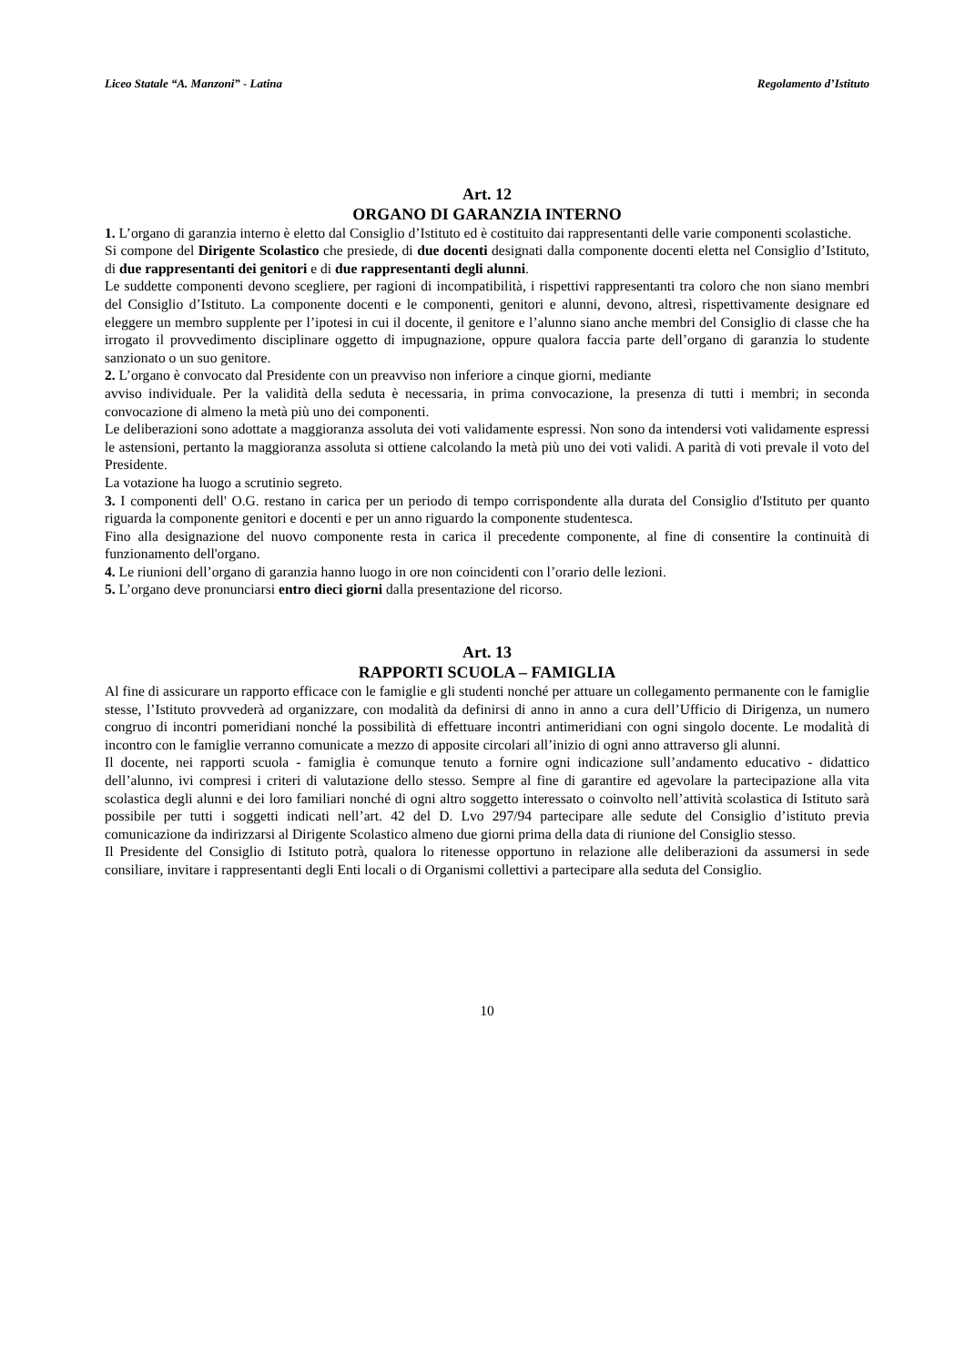Liceo Statale “A. Manzoni” - Latina Regolamento d’Istituto
Art. 12
ORGANO DI GARANZIA INTERNO
1. L’organo di garanzia interno è eletto dal Consiglio d’Istituto ed è costituito dai rappresentanti delle varie componenti scolastiche.
Si compone del Dirigente Scolastico che presiede, di due docenti designati dalla componente docenti eletta nel Consiglio d’Istituto, di due rappresentanti dei genitori e di due rappresentanti degli alunni.
Le suddette componenti devono scegliere, per ragioni di incompatibilità, i rispettivi rappresentanti tra coloro che non siano membri del Consiglio d’Istituto. La componente docenti e le componenti, genitori e alunni, devono, altresì, rispettivamente designare ed eleggere un membro supplente per l’ipotesi in cui il docente, il genitore e l’alunno siano anche membri del Consiglio di classe che ha irrogato il provvedimento disciplinare oggetto di impugnazione, oppure qualora faccia parte dell’organo di garanzia lo studente sanzionato o un suo genitore.
2. L’organo è convocato dal Presidente con un preavviso non inferiore a cinque giorni, mediante
avviso individuale. Per la validità della seduta è necessaria, in prima convocazione, la presenza di tutti i membri; in seconda convocazione di almeno la metà più uno dei componenti.
Le deliberazioni sono adottate a maggioranza assoluta dei voti validamente espressi. Non sono da intendersi voti validamente espressi le astensioni, pertanto la maggioranza assoluta si ottiene calcolando la metà più uno dei voti validi. A parità di voti prevale il voto del Presidente.
La votazione ha luogo a scrutinio segreto.
3. I componenti dell' O.G. restano in carica per un periodo di tempo corrispondente alla durata del Consiglio d'Istituto per quanto riguarda la componente genitori e docenti e per un anno riguardo la componente studentesca.
Fino alla designazione del nuovo componente resta in carica il precedente componente, al fine di consentire la continuità di funzionamento dell'organo.
4. Le riunioni dell’organo di garanzia hanno luogo in ore non coincidenti con l’orario delle lezioni.
5. L’organo deve pronunciarsi entro dieci giorni dalla presentazione del ricorso.
Art. 13
RAPPORTI SCUOLA – FAMIGLIA
Al fine di assicurare un rapporto efficace con le famiglie e gli studenti nonché per attuare un collegamento permanente con le famiglie stesse, l’Istituto provvederà ad organizzare, con modalità da definirsi di anno in anno a cura dell’Ufficio di Dirigenza, un numero congruo di incontri pomeridiani nonché la possibilità di effettuare incontri antimeridiani con ogni singolo docente. Le modalità di incontro con le famiglie verranno comunicate a mezzo di apposite circolari all’inizio di ogni anno attraverso gli alunni.
Il docente, nei rapporti scuola - famiglia è comunque tenuto a fornire ogni indicazione sull’andamento educativo - didattico dell’alunno, ivi compresi i criteri di valutazione dello stesso. Sempre al fine di garantire ed agevolare la partecipazione alla vita scolastica degli alunni e dei loro familiari nonché di ogni altro soggetto interessato o coinvolto nell’attività scolastica di Istituto sarà possibile per tutti i soggetti indicati nell’art. 42 del D. Lvo 297/94 partecipare alle sedute del Consiglio d’istituto previa comunicazione da indirizzarsi al Dirigente Scolastico almeno due giorni prima della data di riunione del Consiglio stesso.
Il Presidente del Consiglio di Istituto potrà, qualora lo ritenesse opportuno in relazione alle deliberazioni da assumersi in sede consiliare, invitare i rappresentanti degli Enti locali o di Organismi collettivi a partecipare alla seduta del Consiglio.
10